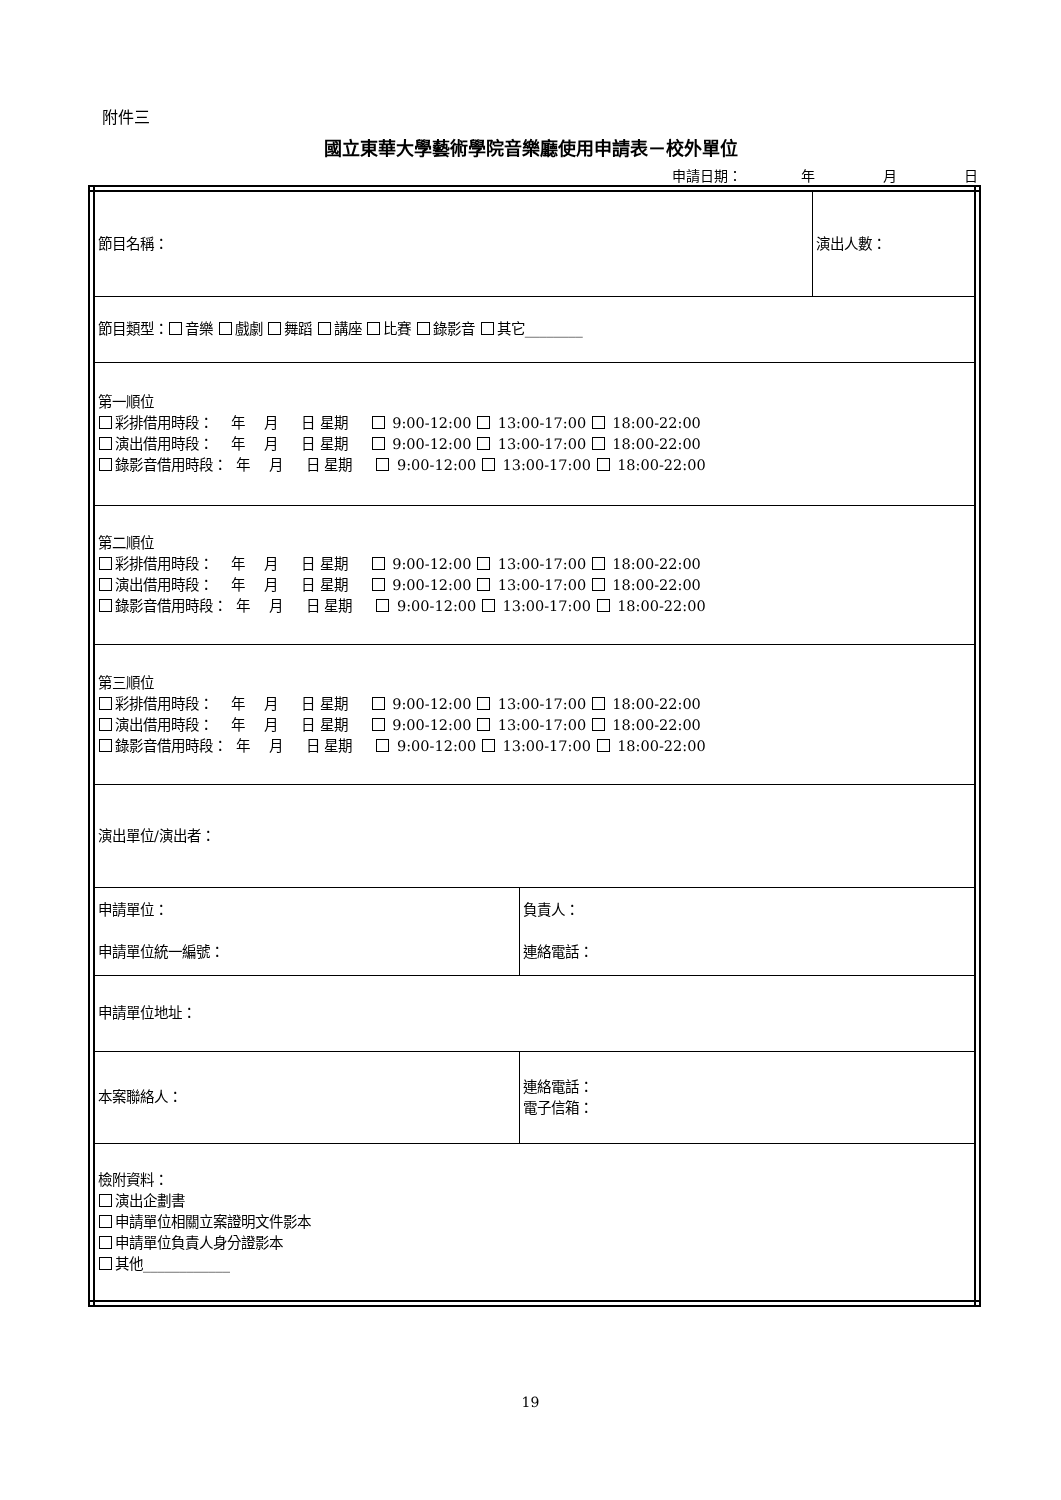附件三
國立東華大學藝術學院音樂廳使用申請表－校外單位
申請日期： 年 月 日
| 節目名稱： | | 演出人數： |
| 節目類型： 音樂 戲劇 舞蹈 講座 比賽 錄影音 其它________ | | |
| 第一順位 彩排借用時段： 年 月 日 星期 9:00-12:00 13:00-17:00 18:00-22:00 演出借用時段： 年 月 日 星期 9:00-12:00 13:00-17:00 18:00-22:00 錄影音借用時段： 年 月 日 星期 9:00-12:00 13:00-17:00 18:00-22:00 | | |
| 第二順位 彩排借用時段： 年 月 日 星期 9:00-12:00 13:00-17:00 18:00-22:00 演出借用時段： 年 月 日 星期 9:00-12:00 13:00-17:00 18:00-22:00 錄影音借用時段： 年 月 日 星期 9:00-12:00 13:00-17:00 18:00-22:00 | | |
| 第三順位 彩排借用時段： 年 月 日 星期 9:00-12:00 13:00-17:00 18:00-22:00 演出借用時段： 年 月 日 星期 9:00-12:00 13:00-17:00 18:00-22:00 錄影音借用時段： 年 月 日 星期 9:00-12:00 13:00-17:00 18:00-22:00 | | |
| 演出單位/演出者： | | |
| 申請單位： 申請單位統一編號： | 負責人： 連絡電話： | |
| 申請單位地址： | | |
| 本案聯絡人： | 連絡電話： 電子信箱： | |
| 檢附資料： 演出企劃書 申請單位相關立案證明文件影本 申請單位負責人身分證影本 其他____________ | | |
19